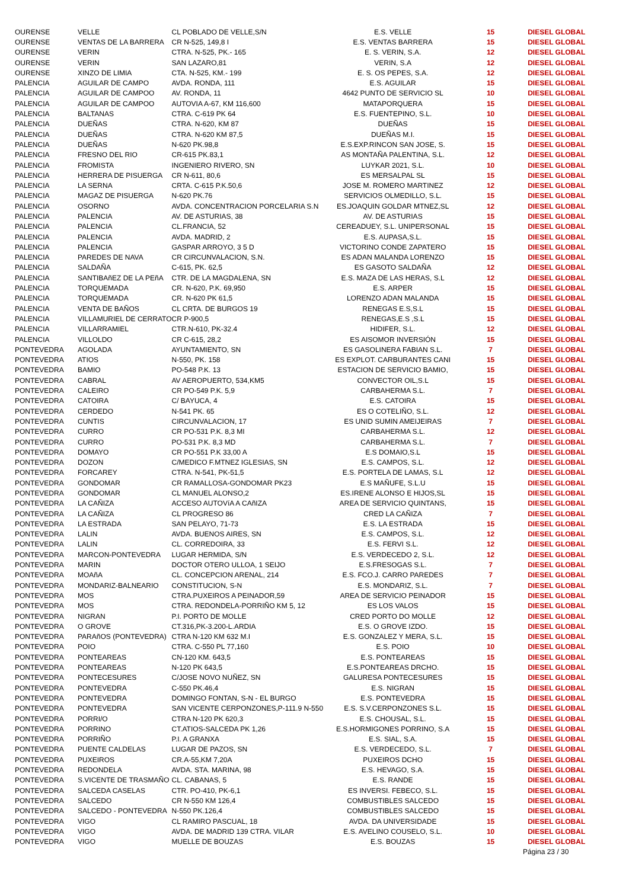| OURENSE | VELLE | CL POBLADO DE VELLE,S/N | E.S. VELLE | 15 | DIESEL GLOBAL |
| OURENSE | VENTAS DE LA BARRERA | CR N-525, 149,8 I | E.S. VENTAS BARRERA | 15 | DIESEL GLOBAL |
| OURENSE | VERIN | CTRA. N-525, PK.- 165 | E. S. VERIN, S.A. | 12 | DIESEL GLOBAL |
| OURENSE | VERIN | SAN LAZARO,81 | VERIN, S.A | 12 | DIESEL GLOBAL |
| OURENSE | XINZO DE LIMIA | CTA. N-525, KM.- 199 | E. S. OS PEPES, S.A. | 12 | DIESEL GLOBAL |
| PALENCIA | AGUILAR DE CAMPO | AVDA. RONDA, 111 | E.S. AGUILAR | 15 | DIESEL GLOBAL |
| PALENCIA | AGUILAR DE CAMPOO | AV. RONDA, 11 | 4642 PUNTO DE SERVICIO SL | 10 | DIESEL GLOBAL |
| PALENCIA | AGUILAR DE CAMPOO | AUTOVIA A-67, KM 116,600 | MATAPORQUERA | 15 | DIESEL GLOBAL |
| PALENCIA | BALTANAS | CTRA. C-619 PK 64 | E.S. FUENTEPINO, S.L. | 10 | DIESEL GLOBAL |
| PALENCIA | DUEÑAS | CTRA. N-620, KM 87 | DUEÑAS | 15 | DIESEL GLOBAL |
| PALENCIA | DUEÑAS | CTRA. N-620 KM 87,5 | DUEÑAS M.I. | 15 | DIESEL GLOBAL |
| PALENCIA | DUEÑAS | N-620 PK.98,8 | E.S.EXP.RINCON SAN JOSE, S. | 15 | DIESEL GLOBAL |
| PALENCIA | FRESNO DEL RIO | CR-615 PK.83,1 | AS MONTAÑA PALENTINA, S.L. | 12 | DIESEL GLOBAL |
| PALENCIA | FROMISTA | INGENIERO RIVERO, SN | LUYKAR 2021, S.L. | 10 | DIESEL GLOBAL |
| PALENCIA | HERRERA DE PISUERGA | CR N-611, 80,6 | ES MERSALPAL SL | 15 | DIESEL GLOBAL |
| PALENCIA | LA SERNA | CRTA. C-615 P.K.50,6 | JOSE M. ROMERO MARTINEZ | 12 | DIESEL GLOBAL |
| PALENCIA | MAGAZ DE PISUERGA | N-620 PK.76 | SERVICIOS OLMEDILLO, S.L. | 15 | DIESEL GLOBAL |
| PALENCIA | OSORNO | AVDA. CONCENTRACION PORCELARIA S.N | ES.JOAQUIN GOLDAR MTNEZ,SL | 12 | DIESEL GLOBAL |
| PALENCIA | PALENCIA | AV. DE ASTURIAS, 38 | AV. DE ASTURIAS | 15 | DIESEL GLOBAL |
| PALENCIA | PALENCIA | CL.FRANCIA, 52 | CEREADUEY, S.L. UNIPERSONAL | 15 | DIESEL GLOBAL |
| PALENCIA | PALENCIA | AVDA. MADRID, 2 | E.S. AUPASA,S.L. | 15 | DIESEL GLOBAL |
| PALENCIA | PALENCIA | GASPAR ARROYO, 3 5 D | VICTORINO CONDE ZAPATERO | 15 | DIESEL GLOBAL |
| PALENCIA | PAREDES DE NAVA | CR CIRCUNVALACION, S.N. | ES ADAN MALANDA LORENZO | 15 | DIESEL GLOBAL |
| PALENCIA | SALDAÑA | C-615, PK. 62,5 | ES GASOTO SALDAÑA | 12 | DIESEL GLOBAL |
| PALENCIA | SANTIBAñEZ DE LA PEñA | CTR. DE LA MAGDALENA, SN | E.S. MAZA DE LAS HERAS, S.L | 12 | DIESEL GLOBAL |
| PALENCIA | TORQUEMADA | CR. N-620, P.K. 69,950 | E.S. ARPER | 15 | DIESEL GLOBAL |
| PALENCIA | TORQUEMADA | CR. N-620 PK 61,5 | LORENZO ADAN MALANDA | 15 | DIESEL GLOBAL |
| PALENCIA | VENTA DE BAÑOS | CL CRTA. DE BURGOS 19 | RENEGAS E.S,S.L | 15 | DIESEL GLOBAL |
| PALENCIA | VILLAMURIEL DE CERRATO | CR P-900,5 | RENEGAS,E.S ,S.L | 15 | DIESEL GLOBAL |
| PALENCIA | VILLARRAMIEL | CTR.N-610, PK-32.4 | HIDIFER, S.L. | 12 | DIESEL GLOBAL |
| PALENCIA | VILLOLDO | CR C-615, 28,2 | ES AISOMOR INVERSIÓN | 15 | DIESEL GLOBAL |
| PONTEVEDRA | AGOLADA | AYUNTAMIENTO, SN | ES GASOLINERA FABIAN S.L. | 7 | DIESEL GLOBAL |
| PONTEVEDRA | ATIOS | N-550, PK. 158 | ES EXPLOT. CARBURANTES CANI | 15 | DIESEL GLOBAL |
| PONTEVEDRA | BAMIO | PO-548 P.K. 13 | ESTACION DE SERVICIO BAMIO, | 15 | DIESEL GLOBAL |
| PONTEVEDRA | CABRAL | AV AEROPUERTO, 534,KM5 | CONVECTOR OIL,S.L | 15 | DIESEL GLOBAL |
| PONTEVEDRA | CALEIRO | CR PO-549 P.K. 5,9 | CARBAHERMA S.L. | 7 | DIESEL GLOBAL |
| PONTEVEDRA | CATOIRA | C/ BAYUCA, 4 | E.S. CATOIRA | 15 | DIESEL GLOBAL |
| PONTEVEDRA | CERDEDO | N-541 PK. 65 | ES O COTELIÑO, S.L. | 12 | DIESEL GLOBAL |
| PONTEVEDRA | CUNTIS | CIRCUNVALACION, 17 | ES UNID SUMIN AMEIJEIRAS | 7 | DIESEL GLOBAL |
| PONTEVEDRA | CURRO | CR PO-531 P.K. 8,3 MI | CARBAHERMA S.L. | 12 | DIESEL GLOBAL |
| PONTEVEDRA | CURRO | PO-531 P.K. 8,3 MD | CARBAHERMA S.L. | 7 | DIESEL GLOBAL |
| PONTEVEDRA | DOMAYO | CR PO-551 P.K 33,00 A | E.S DOMAIO,S.L | 15 | DIESEL GLOBAL |
| PONTEVEDRA | DOZON | C/MEDICO F.MTNEZ IGLESIAS, SN | E.S. CAMPOS, S.L. | 12 | DIESEL GLOBAL |
| PONTEVEDRA | FORCAREY | CTRA. N-541, PK-51,5 | E.S. PORTELA DE LAMAS, S.L | 12 | DIESEL GLOBAL |
| PONTEVEDRA | GONDOMAR | CR RAMALLOSA-GONDOMAR PK23 | E.S MAÑUFE, S.L.U | 15 | DIESEL GLOBAL |
| PONTEVEDRA | GONDOMAR | CL MANUEL ALONSO,2 | ES.IRENE ALONSO E HIJOS,SL | 15 | DIESEL GLOBAL |
| PONTEVEDRA | LA CAÑIZA | ACCESO AUTOVíA A CAñIZA | AREA DE SERVICIO QUINTANS, | 15 | DIESEL GLOBAL |
| PONTEVEDRA | LA CAÑIZA | CL PROGRESO 86 | CRED LA CAÑIZA | 7 | DIESEL GLOBAL |
| PONTEVEDRA | LA ESTRADA | SAN PELAYO, 71-73 | E.S. LA ESTRADA | 15 | DIESEL GLOBAL |
| PONTEVEDRA | LALIN | AVDA. BUENOS AIRES, SN | E.S. CAMPOS, S.L. | 12 | DIESEL GLOBAL |
| PONTEVEDRA | LALIN | CL. CORREDOIRA, 33 | E.S. FERVI S.L. | 12 | DIESEL GLOBAL |
| PONTEVEDRA | MARCON-PONTEVEDRA | LUGAR HERMIDA, S/N | E.S. VERDECEDO 2, S.L. | 12 | DIESEL GLOBAL |
| PONTEVEDRA | MARIN | DOCTOR OTERO ULLOA, 1 SEIJO | E.S.FRESOGAS S.L. | 7 | DIESEL GLOBAL |
| PONTEVEDRA | MOAñA | CL. CONCEPCION ARENAL, 214 | E.S. FCO.J. CARRO PAREDES | 7 | DIESEL GLOBAL |
| PONTEVEDRA | MONDARIZ-BALNEARIO | CONSTITUCION, S-N | E.S. MONDARIZ, S.L. | 7 | DIESEL GLOBAL |
| PONTEVEDRA | MOS | CTRA.PUXEIROS A PEINADOR,59 | AREA DE SERVICIO PEINADOR | 15 | DIESEL GLOBAL |
| PONTEVEDRA | MOS | CTRA. REDONDELA-PORRIÑO KM 5, 12 | ES LOS VALOS | 15 | DIESEL GLOBAL |
| PONTEVEDRA | NIGRAN | P.I. PORTO DE MOLLE | CRED PORTO DO MOLLE | 12 | DIESEL GLOBAL |
| PONTEVEDRA | O GROVE | CT.316,PK-3.200-L.ARDIA | E.S. O GROVE IZDO. | 15 | DIESEL GLOBAL |
| PONTEVEDRA | PARAñOS (PONTEVEDRA) | CTRA N-120 KM 632 M.I | E.S. GONZALEZ Y MERA, S.L. | 15 | DIESEL GLOBAL |
| PONTEVEDRA | POIO | CTRA. C-550 PL 77,160 | E.S. POIO | 10 | DIESEL GLOBAL |
| PONTEVEDRA | PONTEAREAS | CN-120 KM. 643,5 | E.S. PONTEAREAS | 15 | DIESEL GLOBAL |
| PONTEVEDRA | PONTEAREAS | N-120 PK 643,5 | E.S.PONTEAREAS DRCHO. | 15 | DIESEL GLOBAL |
| PONTEVEDRA | PONTECESURES | C/JOSE NOVO NUÑEZ, SN | GALURESA PONTECESURES | 15 | DIESEL GLOBAL |
| PONTEVEDRA | PONTEVEDRA | C-550 PK.46,4 | E.S. NIGRAN | 15 | DIESEL GLOBAL |
| PONTEVEDRA | PONTEVEDRA | DOMINGO FONTAN, S-N - EL BURGO | E.S. PONTEVEDRA | 15 | DIESEL GLOBAL |
| PONTEVEDRA | PONTEVEDRA | SAN VICENTE CERPONZONES,P-111.9 N-550 | E.S. S.V.CERPONZONES S.L. | 15 | DIESEL GLOBAL |
| PONTEVEDRA | PORRI/O | CTRA N-120 PK 620,3 | E.S. CHOUSAL, S.L. | 15 | DIESEL GLOBAL |
| PONTEVEDRA | PORRINO | CT.ATIOS-SALCEDA PK 1,26 | E.S.HORMIGONES PORRINO, S.A | 15 | DIESEL GLOBAL |
| PONTEVEDRA | PORRIÑO | P.I. A GRANXA | E.S. SIAL, S.A. | 15 | DIESEL GLOBAL |
| PONTEVEDRA | PUENTE CALDELAS | LUGAR DE PAZOS, SN | E.S. VERDECEDO, S.L. | 7 | DIESEL GLOBAL |
| PONTEVEDRA | PUXEIROS | CR.A-55,KM 7,20A | PUXEIROS DCHO | 15 | DIESEL GLOBAL |
| PONTEVEDRA | REDONDELA | AVDA. STA. MARINA, 98 | E.S. HEVAGO, S.A. | 15 | DIESEL GLOBAL |
| PONTEVEDRA | S.VICENTE DE TRASMAÑO | CL. CABANAS, 5 | E.S. RANDE | 15 | DIESEL GLOBAL |
| PONTEVEDRA | SALCEDA CASELAS | CTR. PO-410, PK-6,1 | ES INVERSI. FEBECO, S.L. | 15 | DIESEL GLOBAL |
| PONTEVEDRA | SALCEDO | CR N-550 KM 126,4 | COMBUSTIBLES SALCEDO | 15 | DIESEL GLOBAL |
| PONTEVEDRA | SALCEDO - PONTEVEDRA | N-550 PK.126,4 | COMBUSTIBLES SALCEDO | 15 | DIESEL GLOBAL |
| PONTEVEDRA | VIGO | CL RAMIRO PASCUAL, 18 | AVDA. DA UNIVERSIDADE | 15 | DIESEL GLOBAL |
| PONTEVEDRA | VIGO | AVDA. DE MADRID 139 CTRA. VILAR | E.S. AVELINO COUSELO, S.L. | 10 | DIESEL GLOBAL |
| PONTEVEDRA | VIGO | MUELLE DE BOUZAS | E.S. BOUZAS | 15 | DIESEL GLOBAL |
Página 23 / 30